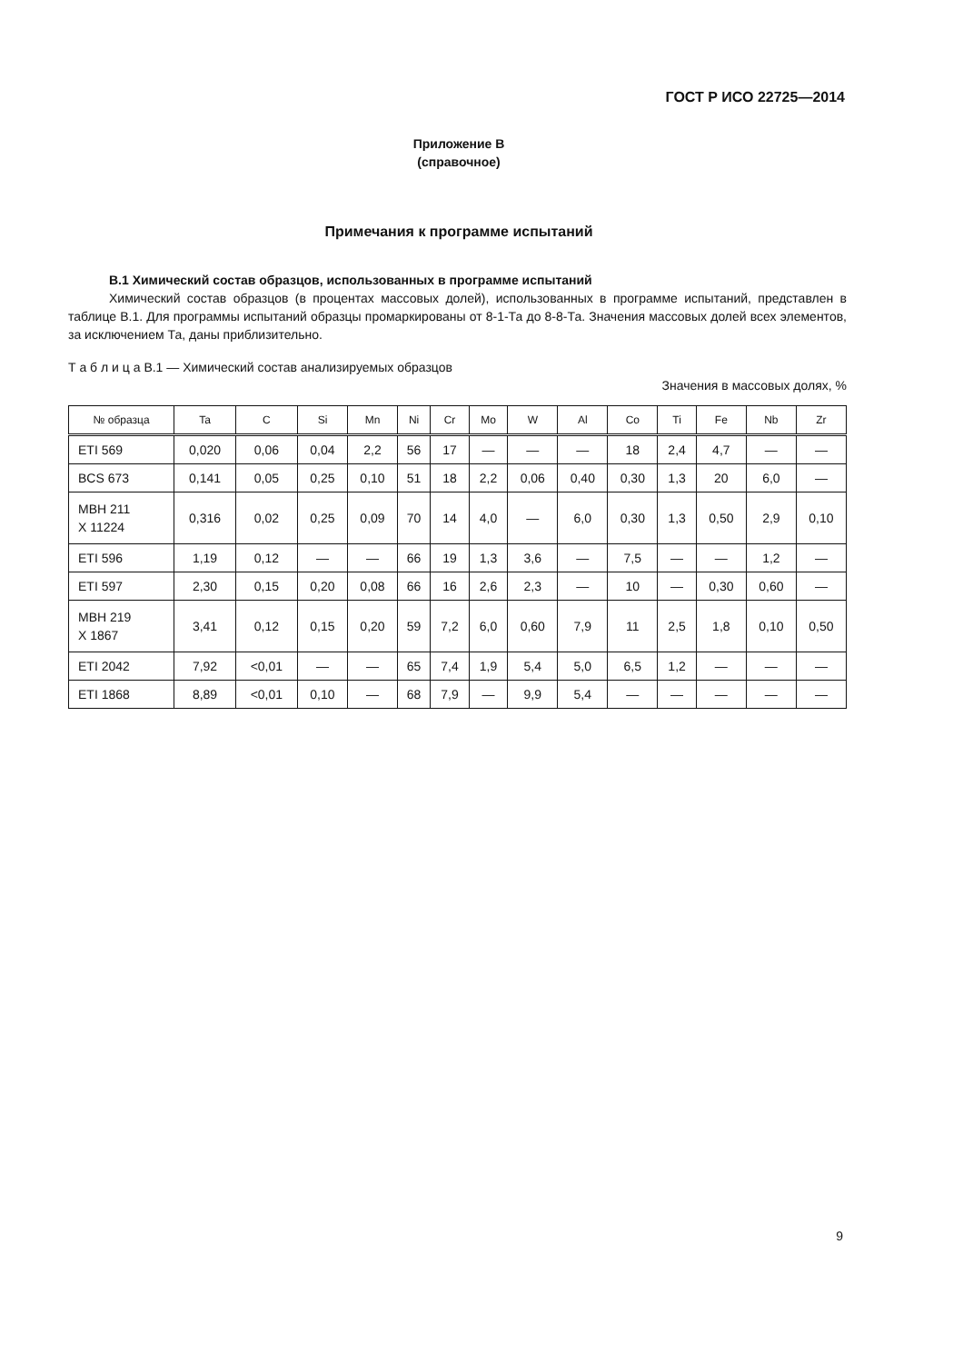ГОСТ Р ИСО 22725—2014
Приложение В
(справочное)
Примечания к программе испытаний
В.1 Химический состав образцов, использованных в программе испытаний
Химический состав образцов (в процентах массовых долей), использованных в программе испытаний, представлен в таблице В.1. Для программы испытаний образцы промаркированы от 8-1-Та до 8-8-Та. Значения массовых долей всех элементов, за исключением Та, даны приблизительно.
Т а б л и ц а В.1 — Химический состав анализируемых образцов
Значения в массовых долях, %
| № образца | Ta | C | Si | Mn | Ni | Cr | Mo | W | Al | Co | Ti | Fe | Nb | Zr |
| --- | --- | --- | --- | --- | --- | --- | --- | --- | --- | --- | --- | --- | --- | --- |
| ETI 569 | 0,020 | 0,06 | 0,04 | 2,2 | 56 | 17 | — | — | — | 18 | 2,4 | 4,7 | — | — |
| BCS 673 | 0,141 | 0,05 | 0,25 | 0,10 | 51 | 18 | 2,2 | 0,06 | 0,40 | 0,30 | 1,3 | 20 | 6,0 | — |
| MBH 211 X 11224 | 0,316 | 0,02 | 0,25 | 0,09 | 70 | 14 | 4,0 | — | 6,0 | 0,30 | 1,3 | 0,50 | 2,9 | 0,10 |
| ETI 596 | 1,19 | 0,12 | — | — | 66 | 19 | 1,3 | 3,6 | — | 7,5 | — | — | 1,2 | — |
| ETI 597 | 2,30 | 0,15 | 0,20 | 0,08 | 66 | 16 | 2,6 | 2,3 | — | 10 | — | 0,30 | 0,60 | — |
| MBH 219 X 1867 | 3,41 | 0,12 | 0,15 | 0,20 | 59 | 7,2 | 6,0 | 0,60 | 7,9 | 11 | 2,5 | 1,8 | 0,10 | 0,50 |
| ETI 2042 | 7,92 | <0,01 | — | — | 65 | 7,4 | 1,9 | 5,4 | 5,0 | 6,5 | 1,2 | — | — | — |
| ETI 1868 | 8,89 | <0,01 | 0,10 | — | 68 | 7,9 | — | 9,9 | 5,4 | — | — | — | — | — |
9